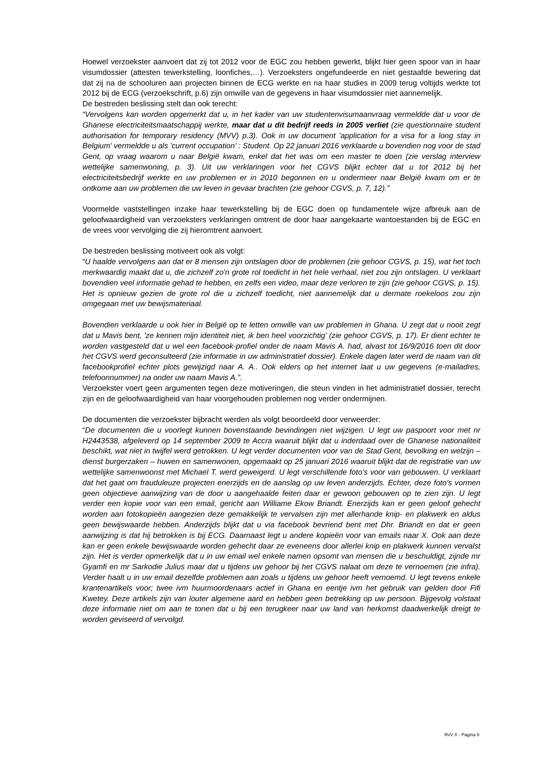Hoewel verzoekster aanvoert dat zij tot 2012 voor de EGC zou hebben gewerkt, blijkt hier geen spoor van in haar visumdossier (attesten tewerkstelling, loonfiches,…). Verzoeksters ongefundeerde en niet gestaafde bewering dat dat zij na de schooluren aan projecten binnen de ECG werkte en na haar studies in 2009 terug voltijds werkte tot 2012 bij de ECG (verzoekschrift, p.6) zijn omwille van de gegevens in haar visumdossier niet aannemelijk.
De bestreden beslissing stelt dan ook terecht:
“Vervolgens kan worden opgemerkt dat u, in het kader van uw studentenvisumaanvraag vermeldde dat u voor de Ghanese electriciteitsmaatschappij werkte, maar dat u dit bedrijf reeds in 2005 verliet (zie questionnaire student authorisation for temporary residency (MVV) p.3). Ook in uw document 'application for a visa for a long stay in Belgium' vermeldde u als 'current occupation' : Student. Op 22 januari 2016 verklaarde u bovendien nog voor de stad Gent, op vraag waarom u naar België kwam, enkel dat het was om een master te doen (zie verslag interview wettelijke samenwoning, p. 3). Uit uw verklaringen voor het CGVS blijkt echter dat u tot 2012 bij het electriciteitsbedrijf werkte en uw problemen er in 2010 begonnen en u ondermeer naar België kwam om er te ontkome aan uw problemen die uw leven in gevaar brachten (zie gehoor CGVS, p. 7, 12).”
Voormelde vaststellingen inzake haar tewerkstelling bij de EGC doen op fundamentele wijze afbreuk aan de geloofwaardigheid van verzoeksters verklaringen omtrent de door haar aangekaarte wantoestanden bij de EGC en de vrees voor vervolging die zij hieromtrent aanvoert.
De bestreden beslissing motiveert ook als volgt:
“U haalde vervolgens aan dat er 8 mensen zijn ontslagen door de problemen (zie gehoor CGVS, p. 15), wat het toch merkwaardig maakt dat u, die zichzelf zo'n grote rol toedicht in het hele verhaal, niet zou zijn ontslagen. U verklaart bovendien veel informatie gehad te hebben, en zelfs een video, maar deze verloren te zijn (zie gehoor CGVS, p. 15). Het is opnieuw gezien de grote rol die u zichzelf toedicht, niet aannemelijk dat u dermate roekeloos zou zijn omgegaan met uw bewijsmateriaal.
Bovendien verklaarde u ook hier in België op te letten omwille van uw problemen in Ghana. U zegt dat u nooit zegt dat u Mavis bent, 'ze kennen mijn identiteit niet, ik ben heel voorzichtig' (zie gehoor CGVS, p. 17). Er dient echter te worden vastgesteld dat u wel een facebook-profiel onder de naam Mavis A. had, alvast tot 16/9/2016 toen dit door het CGVS werd geconsulteerd (zie informatie in uw administratief dossier). Enkele dagen later werd de naam van dit facebookprofiel echter plots gewijzigd naar A. A.. Ook elders op het internet laat u uw gegevens (e-mailadres, telefoonnummer) na onder uw naam Mavis A.”.
Verzoekster voert geen argumenten tegen deze motiveringen, die steun vinden in het administratief dossier, terecht zijn en de geloofwaardigheid van haar voorgehouden problemen nog verder ondermijnen.
De documenten die verzoekster bijbracht werden als volgt beoordeeld door verweerder:
“De documenten die u voorlegt kunnen bovenstaande bevindingen niet wijzigen. U legt uw paspoort voor met nr H2443538, afgeleverd op 14 september 2009 te Accra waaruit blijkt dat u inderdaad over de Ghanese nationaliteit beschikt, wat niet in twijfel werd getrokken. U legt verder documenten voor van de Stad Gent, bevolking en welzijn – dienst burgerzaken – huwen en samenwonen, opgemaakt op 25 januari 2016 waaruit blijkt dat de registratie van uw wettelijke samenwoonst met Michael T. werd geweigerd. U legt verschillende foto’s voor van gebouwen. U verklaart dat het gaat om frauduleuze projecten enerzijds en de aanslag op uw leven anderzijds. Echter, deze foto’s vormen geen objectieve aanwijzing van de door u aangehaalde feiten daar er gewoon gebouwen op te zien zijn. U legt verder een kopie voor van een email, gericht aan Williame Ekow Briandt. Enerzijds kan er geen geloof gehecht worden aan fotokopieën aangezien deze gemakkelijk te vervalsen zijn met allerhande knip- en plakwerk en aldus geen bewijswaarde hebben. Anderzijds blijkt dat u via facebook bevriend bent met Dhr. Briandt en dat er geen aanwijzing is dat hij betrokken is bij ECG. Daarnaast legt u andere kopieën voor van emails naar X. Ook aan deze kan er geen enkele bewijswaarde worden gehecht daar ze eveneens door allerlei knip en plakwerk kunnen vervalst zijn. Het is verder opmerkelijk dat u in uw email wel enkele namen opsomt van mensen die u beschuldigt, zijnde mr Gyamfi en mr Sarkodie Julius maar dat u tijdens uw gehoor bij het CGVS nalaat om deze te vernoemen (zie infra). Verder haalt u in uw email dezelfde problemen aan zoals u tijdens uw gehoor heeft vernoemd. U legt tevens enkele krantenartikels voor; twee ivm huurmoordenaars actief in Ghana en eentje ivm het gebruik van gelden door Fifi Kwetey. Deze artikels zijn van louter algemene aard en hebben geen betrekking op uw persoon. Bijgevolg volstaat deze informatie niet om aan te tonen dat u bij een terugkeer naar uw land van herkomst daadwerkelijk dreigt te worden geviseerd of vervolgd.
RvV X - Pagina 8